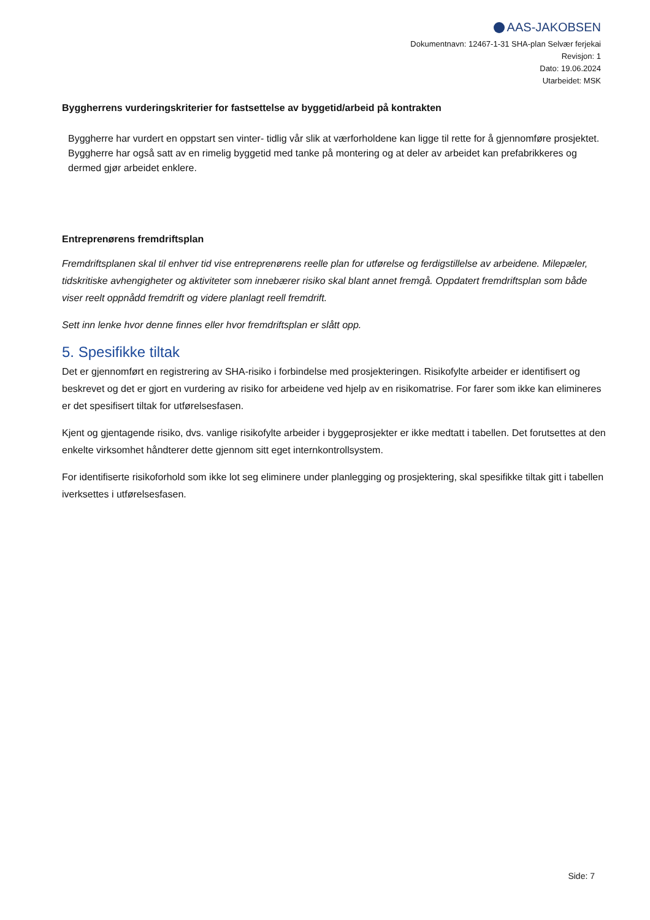AAS-JAKOBSEN
Dokumentnavn: 12467-1-31 SHA-plan Selvær ferjekai
Revisjon: 1
Dato: 19.06.2024
Utarbeidet: MSK
Byggherrens vurderingskriterier for fastsettelse av byggetid/arbeid på kontrakten
Byggherre har vurdert en oppstart sen vinter- tidlig vår slik at værforholdene kan ligge til rette for å gjennomføre prosjektet.
Byggherre har også satt av en rimelig byggetid med tanke på montering og at deler av arbeidet kan prefabrikkeres og dermed gjør arbeidet enklere.
Entreprenørens fremdriftsplan
Fremdriftsplanen skal til enhver tid vise entreprenørens reelle plan for utførelse og ferdigstillelse av arbeidene. Milepæler, tidskritiske avhengigheter og aktiviteter som innebærer risiko skal blant annet fremgå. Oppdatert fremdriftsplan som både viser reelt oppnådd fremdrift og videre planlagt reell fremdrift.
Sett inn lenke hvor denne finnes eller hvor fremdriftsplan er slått opp.
5. Spesifikke tiltak
Det er gjennomført en registrering av SHA-risiko i forbindelse med prosjekteringen. Risikofylte arbeider er identifisert og beskrevet og det er gjort en vurdering av risiko for arbeidene ved hjelp av en risikomatrise. For farer som ikke kan elimineres er det spesifisert tiltak for utførelsesfasen.
Kjent og gjentagende risiko, dvs. vanlige risikofylte arbeider i byggeprosjekter er ikke medtatt i tabellen. Det forutsettes at den enkelte virksomhet håndterer dette gjennom sitt eget internkontrollsystem.
For identifiserte risikoforhold som ikke lot seg eliminere under planlegging og prosjektering, skal spesifikke tiltak gitt i tabellen iverksettes i utførelsesfasen.
Side: 7